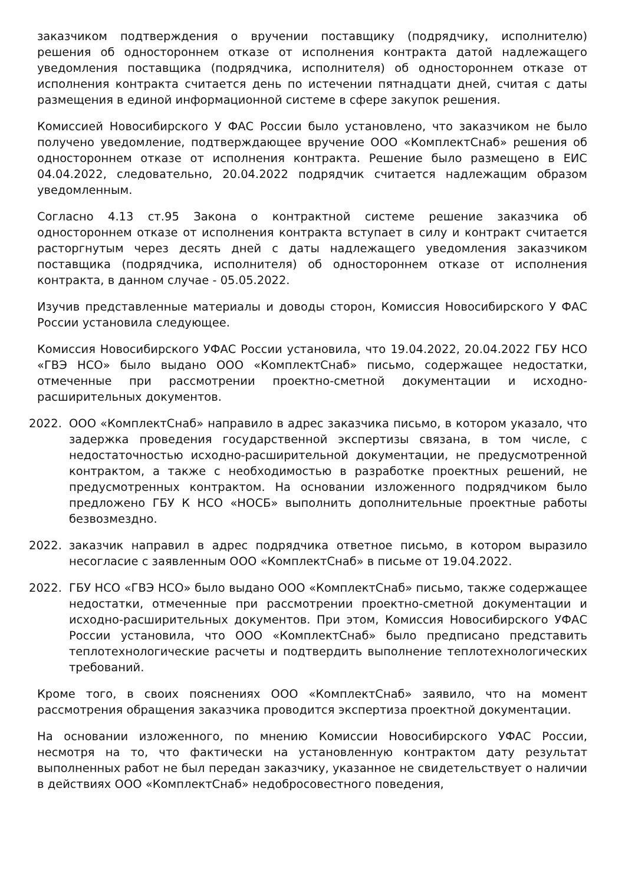заказчиком подтверждения о вручении поставщику (подрядчику, исполнителю) решения об одностороннем отказе от исполнения контракта датой надлежащего уведомления поставщика (подрядчика, исполнителя) об одностороннем отказе от исполнения контракта считается день по истечении пятнадцати дней, считая с даты размещения в единой информационной системе в сфере закупок решения.
Комиссией Новосибирского У ФАС России было установлено, что заказчиком не было получено уведомление, подтверждающее вручение ООО «КомплектСнаб» решения об одностороннем отказе от исполнения контракта. Решение было размещено в ЕИС 04.04.2022, следовательно, 20.04.2022 подрядчик считается надлежащим образом уведомленным.
Согласно 4.13 ст.95 Закона о контрактной системе решение заказчика об одностороннем отказе от исполнения контракта вступает в силу и контракт считается расторгнутым через десять дней с даты надлежащего уведомления заказчиком поставщика (подрядчика, исполнителя) об одностороннем отказе от исполнения контракта, в данном случае - 05.05.2022.
Изучив представленные материалы и доводы сторон, Комиссия Новосибирского У ФАС России установила следующее.
Комиссия Новосибирского УФАС России установила, что 19.04.2022, 20.04.2022 ГБУ НСО «ГВЭ НСО» было выдано ООО «КомплектСнаб» письмо, содержащее недостатки, отмеченные при рассмотрении проектно-сметной документации и исходно-расширительных документов.
2022. ООО «КомплектСнаб» направило в адрес заказчика письмо, в котором указало, что задержка проведения государственной экспертизы связана, в том числе, с недостаточностью исходно-расширительной документации, не предусмотренной контрактом, а также с необходимостью в разработке проектных решений, не предусмотренных контрактом. На основании изложенного подрядчиком было предложено ГБУ К НСО «НОСБ» выполнить дополнительные проектные работы безвозмездно.
2022. заказчик направил в адрес подрядчика ответное письмо, в котором выразило несогласие с заявленным ООО «КомплектСнаб» в письме от 19.04.2022.
2022. ГБУ НСО «ГВЭ НСО» было выдано ООО «КомплектСнаб» письмо, также содержащее недостатки, отмеченные при рассмотрении проектно-сметной документации и исходно-расширительных документов. При этом, Комиссия Новосибирского УФАС России установила, что ООО «КомплектСнаб» было предписано представить теплотехнологические расчеты и подтвердить выполнение теплотехнологических требований.
Кроме того, в своих пояснениях ООО «КомплектСнаб» заявило, что на момент рассмотрения обращения заказчика проводится экспертиза проектной документации.
На основании изложенного, по мнению Комиссии Новосибирского УФАС России, несмотря на то, что фактически на установленную контрактом дату результат выполненных работ не был передан заказчику, указанное не свидетельствует о наличии в действиях ООО «КомплектСнаб» недобросовестного поведения,